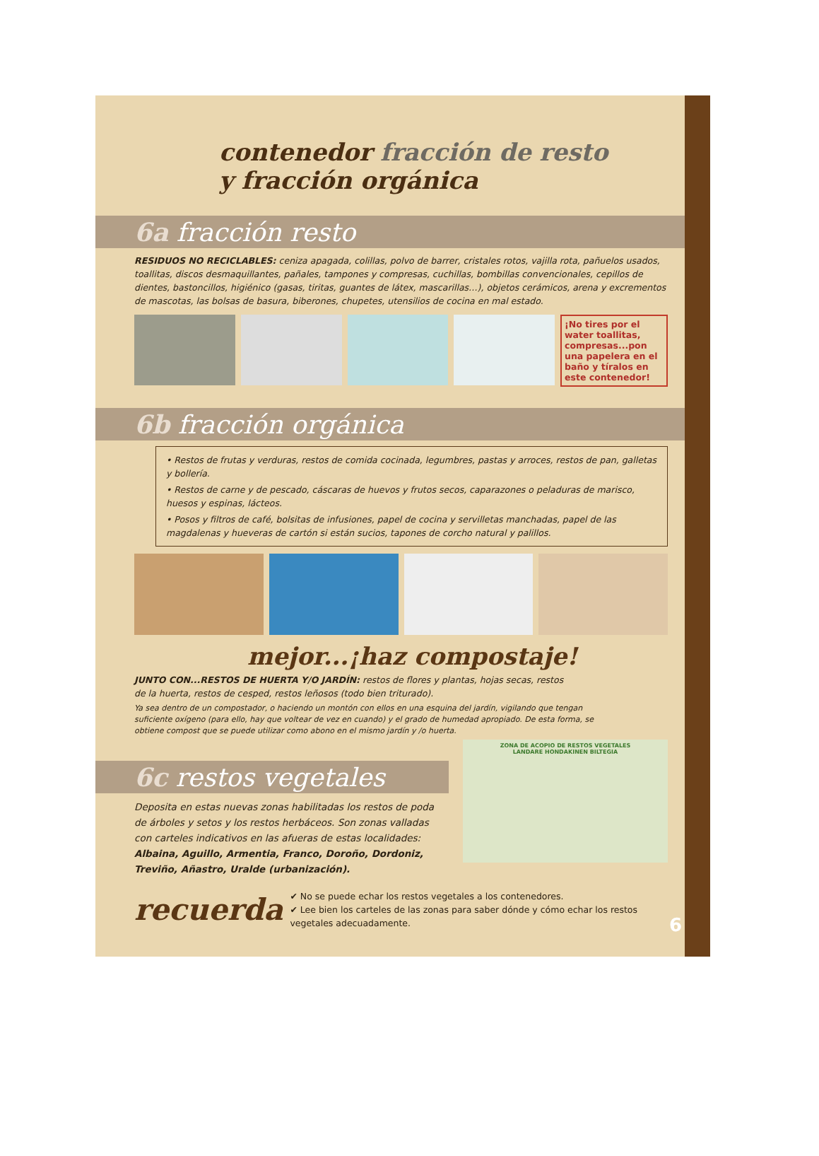contenedor fracción de resto
y fracción orgánica
6a fracción resto
RESIDUOS NO RECICLABLES: ceniza apagada, colillas, polvo de barrer, cristales rotos, vajilla rota, pañuelos usados, toallitas, discos desmaquillantes, pañales, tampones y compresas, cuchillas, bombillas convencionales, cepillos de dientes, bastoncillos, higiénico (gasas, tiritas, guantes de látex, mascarillas…), objetos cerámicos, arena y excrementos de mascotas, las bolsas de basura, biberones, chupetes, utensilios de cocina en mal estado.
¡No tires por el water toallitas, compresas...pon una papelera en el baño y tíralos en este contenedor!
6b fracción orgánica
• Restos de frutas y verduras, restos de comida cocinada, legumbres, pastas y arroces, restos de pan, galletas y bollería.
• Restos de carne y de pescado, cáscaras de huevos y frutos secos, caparazones o peladuras de marisco, huesos y espinas, lácteos.
• Posos y filtros de café, bolsitas de infusiones, papel de cocina y servilletas manchadas, papel de las magdalenas y hueveras de cartón si están sucios, tapones de corcho natural y palillos.
mejor...¡haz compostaje!
JUNTO CON...RESTOS DE HUERTA Y/O JARDÍN: restos de flores y plantas, hojas secas, restos de la huerta, restos de cesped, restos leñosos (todo bien triturado).
Ya sea dentro de un compostador, o haciendo un montón con ellos en una esquina del jardín, vigilando que tengan suficiente oxígeno (para ello, hay que voltear de vez en cuando) y el grado de humedad apropiado. De esta forma, se obtiene compost que se puede utilizar como abono en el mismo jardín y /o huerta.
6c restos vegetales
Deposita en estas nuevas zonas habilitadas los restos de poda de árboles y setos y los restos herbáceos. Son zonas valladas con carteles indicativos en las afueras de estas localidades: Albaina, Aguillo, Armentia, Franco, Doroño, Dordoniz, Treviño, Añastro, Uralde (urbanización).
ZONA DE ACOPIO DE RESTOS VEGETALES
LANDARE HONDAKINEN BILTEGIA
recuerda
✔ No se puede echar los restos vegetales a los contenedores.
✔ Lee bien los carteles de las zonas para saber dónde y cómo echar los restos vegetales adecuadamente.
6